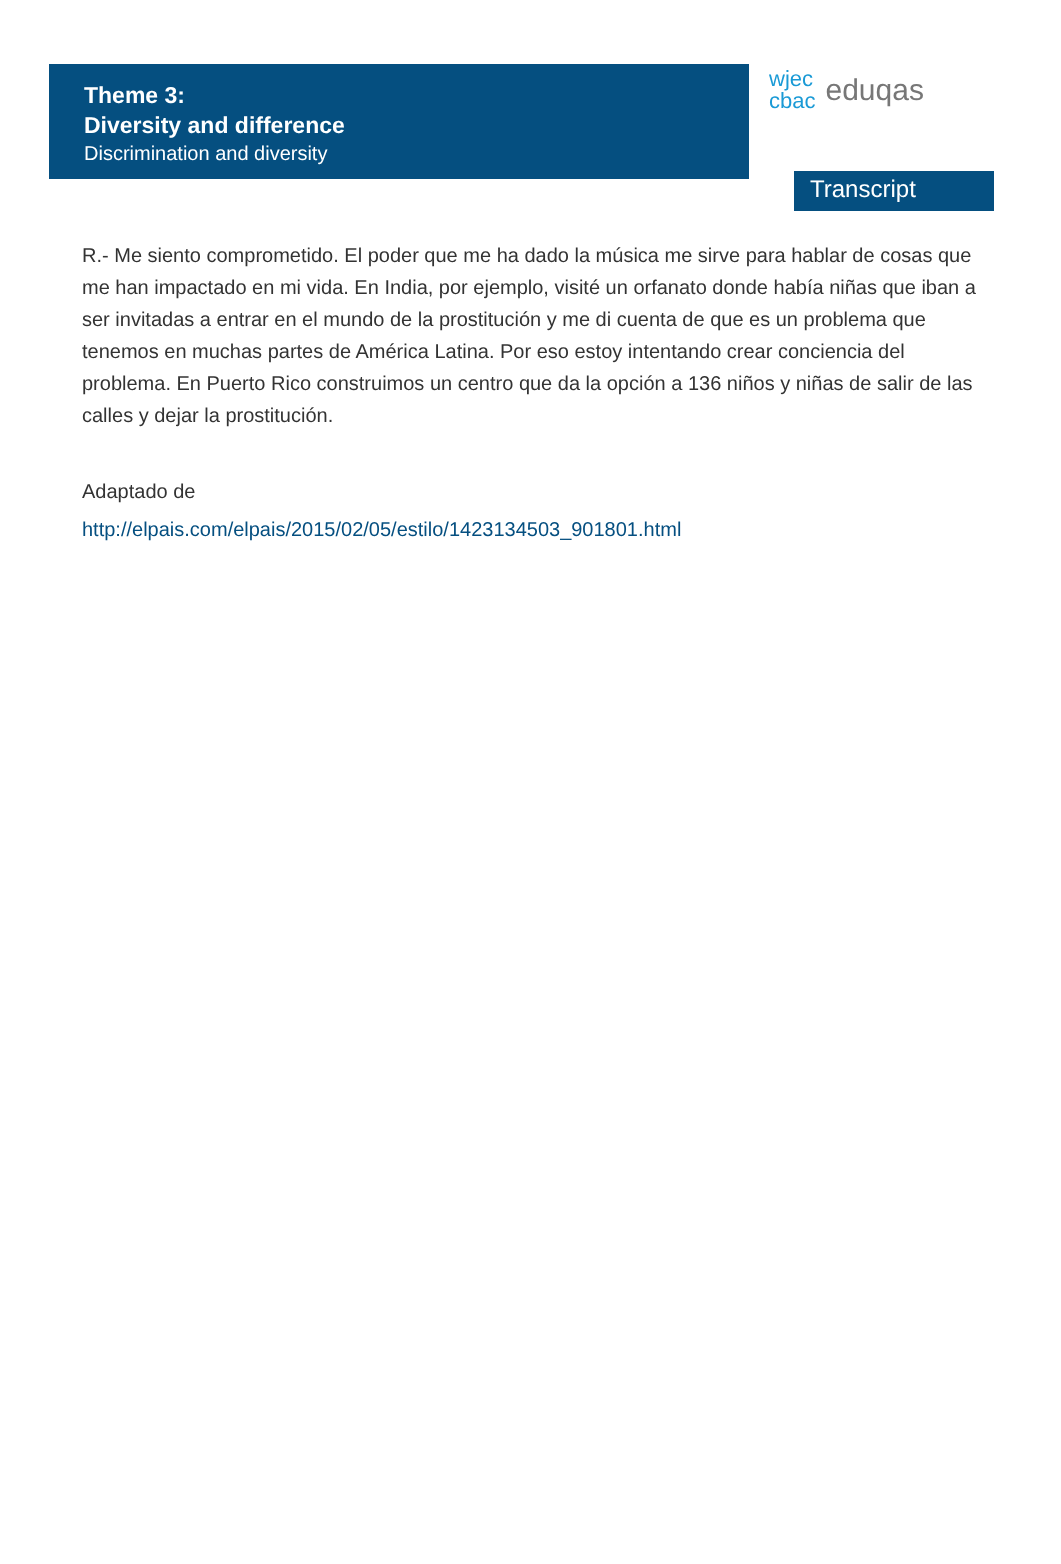Theme 3:
Diversity and difference
Discrimination and diversity
wjec
cbac eduqas
Transcript
R.- Me siento comprometido. El poder que me ha dado la música me sirve para hablar de cosas que me han impactado en mi vida. En India, por ejemplo, visité un orfanato donde había niñas que iban a ser invitadas a entrar en el mundo de la prostitución y me di cuenta de que es un problema que tenemos en muchas partes de América Latina. Por eso estoy intentando crear conciencia del problema. En Puerto Rico construimos un centro que da la opción a 136 niños y niñas de salir de las calles y dejar la prostitución.
Adaptado de
http://elpais.com/elpais/2015/02/05/estilo/1423134503_901801.html